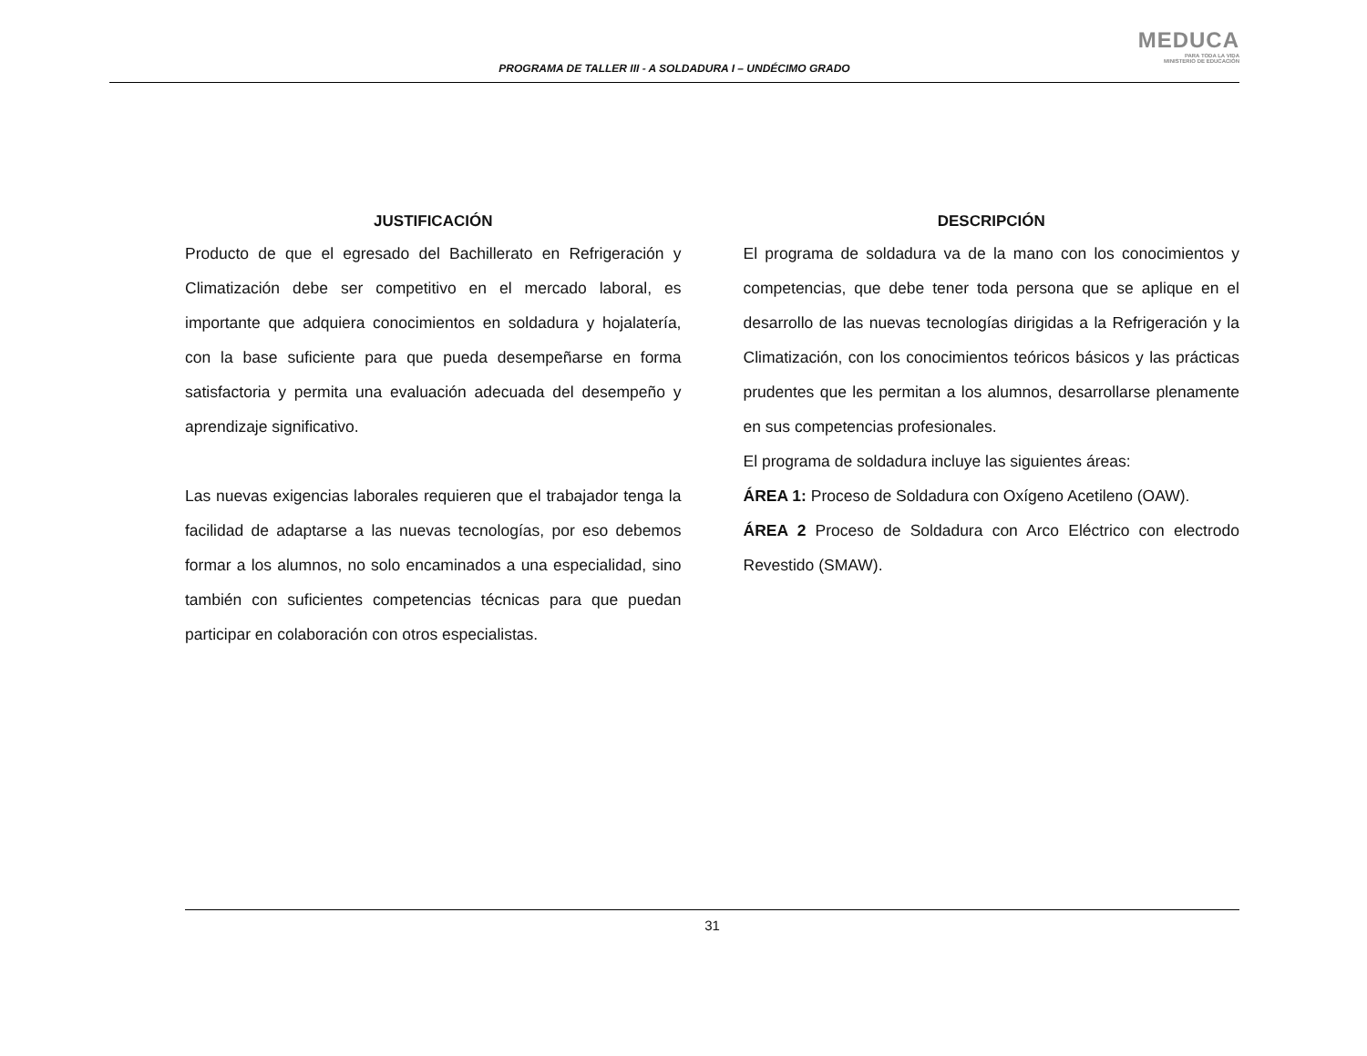PROGRAMA DE TALLER III - A SOLDADURA I – UNDÉCIMO GRADO
MEDUCA
PARA TODA LA VIDA
MINISTERIO DE EDUCACIÓN
JUSTIFICACIÓN
Producto de que el egresado del Bachillerato en Refrigeración y Climatización debe ser competitivo en el mercado laboral, es importante que adquiera conocimientos en soldadura y hojalatería, con la base suficiente para que pueda desempeñarse en forma satisfactoria y permita una evaluación adecuada del desempeño y aprendizaje significativo.
Las nuevas exigencias laborales requieren que el trabajador tenga la facilidad de adaptarse a las nuevas tecnologías, por eso debemos formar a los alumnos, no solo encaminados a una especialidad, sino también con suficientes competencias técnicas para que puedan participar en colaboración con otros especialistas.
DESCRIPCIÓN
El programa de soldadura va de la mano con los conocimientos y competencias, que debe tener toda persona que se aplique en el desarrollo de las nuevas tecnologías dirigidas a la Refrigeración y la Climatización, con los conocimientos teóricos básicos y las prácticas prudentes que les permitan a los alumnos, desarrollarse plenamente en sus competencias profesionales.
El programa de soldadura incluye las siguientes áreas:
ÁREA 1: Proceso de Soldadura con Oxígeno Acetileno (OAW).
ÁREA 2 Proceso de Soldadura con Arco Eléctrico con electrodo Revestido (SMAW).
31